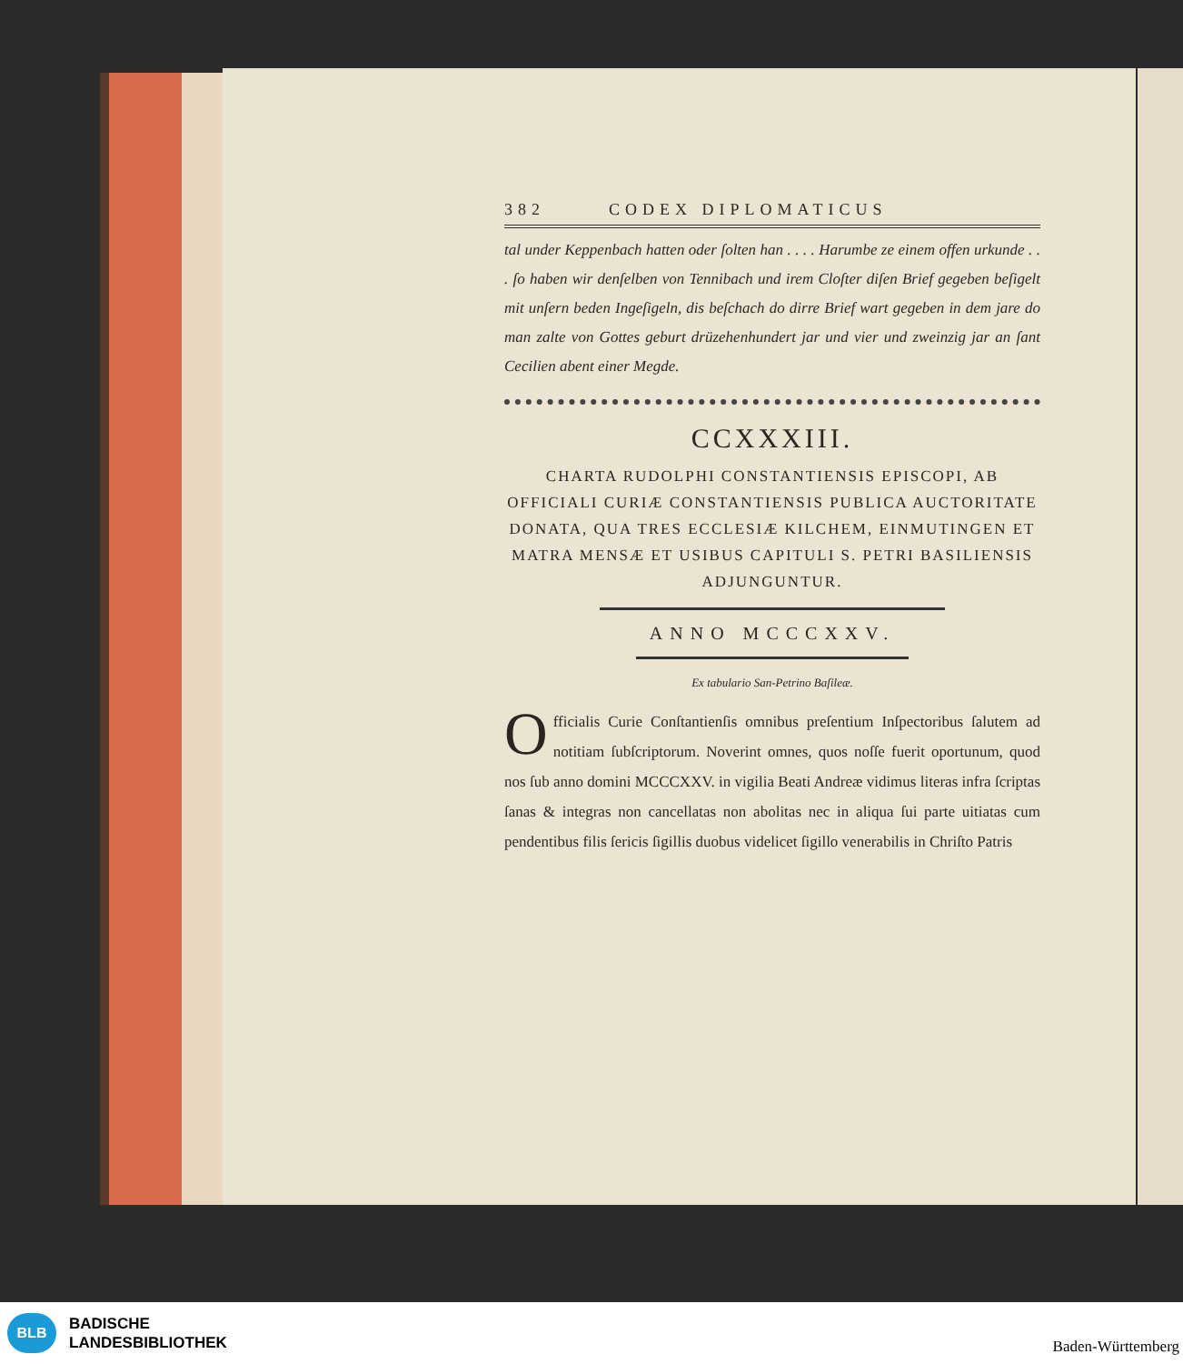382 CODEX DIPLOMATICUS
tal under Keppenbach hatten oder ſolten han . . . . Harumbe ze einem offen urkunde . . . ſo haben wir denſelben von Tennibach und irem Cloſter diſen Brief gegeben beſigelt mit unſern beden Ingeſigeln, dis beſchach do dirre Brief wart gegeben in dem jare do man zalte von Gottes geburt drüzehenhundert jar und vier und zweinzig jar an ſant Cecilien abent einer Megde.
CCXXXIII.
CHARTA RUDOLPHI CONSTANTIENSIS EPISCOPI, AB OFFICIALI CURIÆ CONSTANTIENSIS PUBLICA AUCTORITATE DONATA, QUA TRES ECCLESIÆ KILCHEM, EINMUTINGEN ET MATRA MENSÆ ET USIBUS CAPITULI S. PETRI BASILIENSIS ADJUNGUNTUR.
ANNO MCCCXXV.
Ex tabulario San-Petrino Baſileæ.
Officialis Curie Conſtantienſis omnibus preſentium Inſpectoribus ſalutem ad notitiam ſubſcriptorum. Noverint omnes, quos noſſe fuerit oportunum, quod nos ſub anno domini MCCCXXV. in vigilia Beati Andreæ vidimus literas infra ſcriptas ſanas & integras non cancellatas non abolitas nec in aliqua ſui parte uitiatas cum pendentibus filis ſericis ſigillis duobus videlicet ſigillo venerabilis in Chriſto Patris
BLB
BADISCHE
LANDESBIBLIOTHEK
Baden-Württemberg